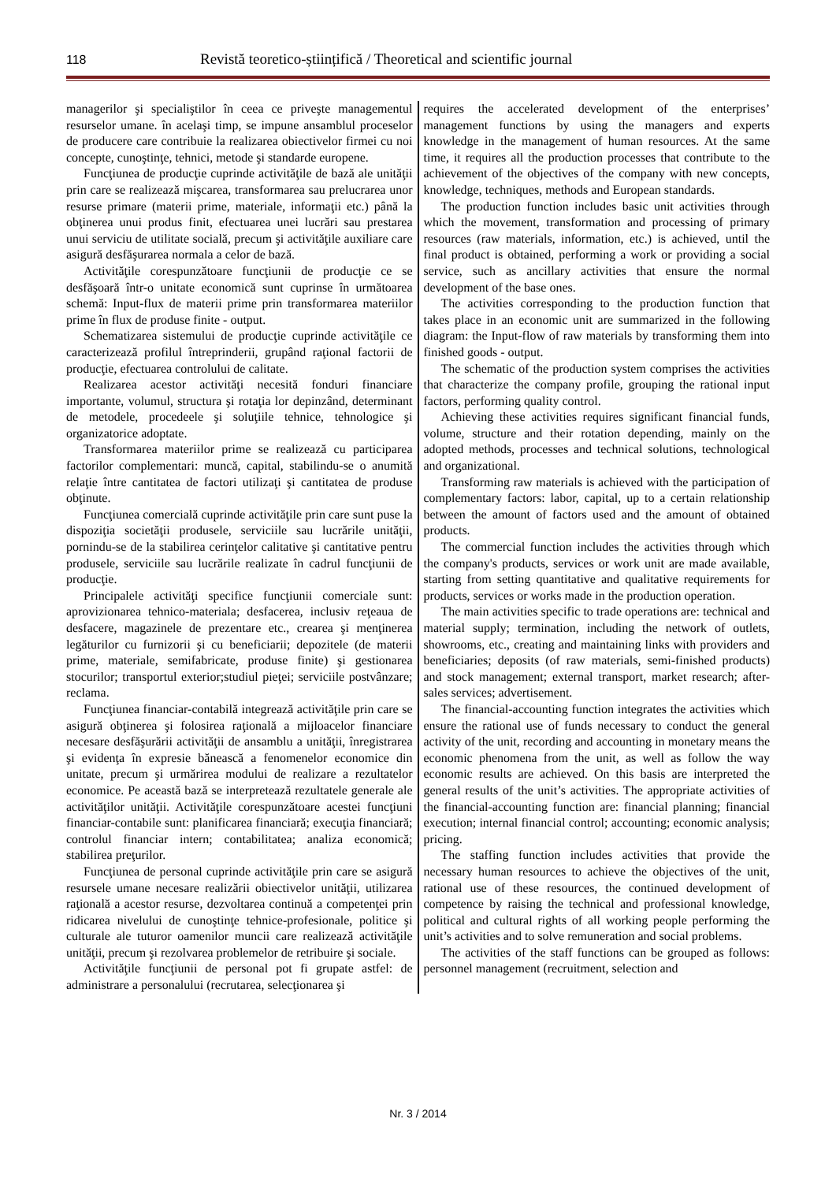118 Revistă teoretico-științifică / Theoretical and scientific journal
managerilor şi specialiştilor în ceea ce priveşte managementul resurselor umane. în acelaşi timp, se impune ansamblul proceselor de producere care contribuie la realizarea obiectivelor firmei cu noi concepte, cunoştinţe, tehnici, metode şi standarde europene.
Funcţiunea de producţie cuprinde activităţile de bază ale unităţii prin care se realizează mişcarea, transformarea sau prelucrarea unor resurse primare (materii prime, materiale, informaţii etc.) până la obţinerea unui produs finit, efectuarea unei lucrări sau prestarea unui serviciu de utilitate socială, precum şi activităţile auxiliare care asigură desfăşurarea normala a celor de bază.
Activităţile corespunzătoare funcţiunii de producţie ce se desfăşoară într-o unitate economică sunt cuprinse în următoarea schemă: Input-flux de materii prime prin transformarea materiilor prime în flux de produse finite - output.
Schematizarea sistemului de producţie cuprinde activităţile ce caracterizează profilul întreprinderii, grupând raţional factorii de producţie, efectuarea controlului de calitate.
Realizarea acestor activităţi necesită fonduri financiare importante, volumul, structura şi rotaţia lor depinzând, determinant de metodele, procedeele şi soluţiile tehnice, tehnologice şi organizatorice adoptate.
Transformarea materiilor prime se realizează cu participarea factorilor complementari: muncă, capital, stabilindu-se o anumită relaţie între cantitatea de factori utilizaţi şi cantitatea de produse obţinute.
Funcţiunea comercială cuprinde activităţile prin care sunt puse la dispoziţia societăţii produsele, serviciile sau lucrările unităţii, pornindu-se de la stabilirea cerinţelor calitative şi cantitative pentru produsele, serviciile sau lucrările realizate în cadrul funcţiunii de producţie.
Principalele activităţi specifice funcţiunii comerciale sunt: aprovizionarea tehnico-materiala; desfacerea, inclusiv reţeaua de desfacere, magazinele de prezentare etc., crearea şi menţinerea legăturilor cu furnizorii şi cu beneficiarii; depozitele (de materii prime, materiale, semifabricate, produse finite) şi gestionarea stocurilor; transportul exterior;studiul pieţei; serviciile postvânzare; reclama.
Funcţiunea financiar-contabilă integrează activităţile prin care se asigură obţinerea şi folosirea raţională a mijloacelor financiare necesare desfăşurării activităţii de ansamblu a unităţii, înregistrarea şi evidenţa în expresie bănească a fenomenelor economice din unitate, precum şi urmărirea modului de realizare a rezultatelor economice. Pe această bază se interpretează rezultatele generale ale activităţilor unităţii. Activităţile corespunzătoare acestei funcţiuni financiar-contabile sunt: planificarea financiară; execuţia financiară; controlul financiar intern; contabilitatea; analiza economică; stabilirea preţurilor.
Funcţiunea de personal cuprinde activităţile prin care se asigură resursele umane necesare realizării obiectivelor unităţii, utilizarea raţională a acestor resurse, dezvoltarea continuă a competenţei prin ridicarea nivelului de cunoştinţe tehnice-profesionale, politice şi culturale ale tuturor oamenilor muncii care realizează activităţile unităţii, precum şi rezolvarea problemelor de retribuire şi sociale.
Activităţile funcţiunii de personal pot fi grupate astfel: de administrare a personalului (recrutarea, selecţionarea şi
requires the accelerated development of the enterprises’ management functions by using the managers and experts knowledge in the management of human resources. At the same time, it requires all the production processes that contribute to the achievement of the objectives of the company with new concepts, knowledge, techniques, methods and European standards.
The production function includes basic unit activities through which the movement, transformation and processing of primary resources (raw materials, information, etc.) is achieved, until the final product is obtained, performing a work or providing a social service, such as ancillary activities that ensure the normal development of the base ones.
The activities corresponding to the production function that takes place in an economic unit are summarized in the following diagram: the Input-flow of raw materials by transforming them into finished goods - output.
The schematic of the production system comprises the activities that characterize the company profile, grouping the rational input factors, performing quality control.
Achieving these activities requires significant financial funds, volume, structure and their rotation depending, mainly on the adopted methods, processes and technical solutions, technological and organizational.
Transforming raw materials is achieved with the participation of complementary factors: labor, capital, up to a certain relationship between the amount of factors used and the amount of obtained products.
The commercial function includes the activities through which the company's products, services or work unit are made available, starting from setting quantitative and qualitative requirements for products, services or works made in the production operation.
The main activities specific to trade operations are: technical and material supply; termination, including the network of outlets, showrooms, etc., creating and maintaining links with providers and beneficiaries; deposits (of raw materials, semi-finished products) and stock management; external transport, market research; after-sales services; advertisement.
The financial-accounting function integrates the activities which ensure the rational use of funds necessary to conduct the general activity of the unit, recording and accounting in monetary means the economic phenomena from the unit, as well as follow the way economic results are achieved. On this basis are interpreted the general results of the unit’s activities. The appropriate activities of the financial-accounting function are: financial planning; financial execution; internal financial control; accounting; economic analysis; pricing.
The staffing function includes activities that provide the necessary human resources to achieve the objectives of the unit, rational use of these resources, the continued development of competence by raising the technical and professional knowledge, political and cultural rights of all working people performing the unit’s activities and to solve remuneration and social problems.
The activities of the staff functions can be grouped as follows: personnel management (recruitment, selection and
Nr. 3 / 2014